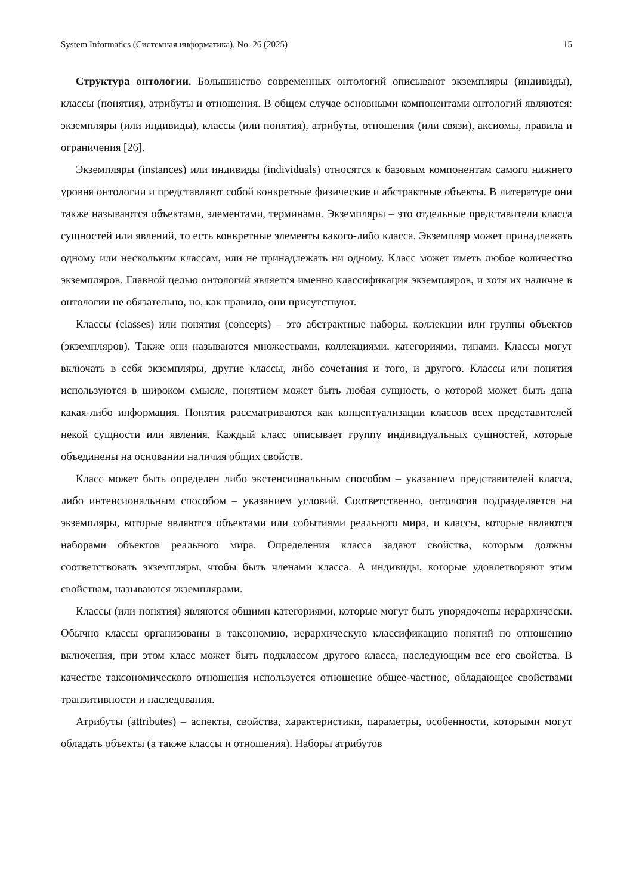System Informatics (Системная информатика), No. 26 (2025) 15
Структура онтологии. Большинство современных онтологий описывают экземпляры (индивиды), классы (понятия), атрибуты и отношения. В общем случае основными компонентами онтологий являются: экземпляры (или индивиды), классы (или понятия), атрибуты, отношения (или связи), аксиомы, правила и ограничения [26].
Экземпляры (instances) или индивиды (individuals) относятся к базовым компонентам самого нижнего уровня онтологии и представляют собой конкретные физические и абстрактные объекты. В литературе они также называются объектами, элементами, терминами. Экземпляры – это отдельные представители класса сущностей или явлений, то есть конкретные элементы какого-либо класса. Экземпляр может принадлежать одному или нескольким классам, или не принадлежать ни одному. Класс может иметь любое количество экземпляров. Главной целью онтологий является именно классификация экземпляров, и хотя их наличие в онтологии не обязательно, но, как правило, они присутствуют.
Классы (classes) или понятия (concepts) – это абстрактные наборы, коллекции или группы объектов (экземпляров). Также они называются множествами, коллекциями, категориями, типами. Классы могут включать в себя экземпляры, другие классы, либо сочетания и того, и другого. Классы или понятия используются в широком смысле, понятием может быть любая сущность, о которой может быть дана какая-либо информация. Понятия рассматриваются как концептуализации классов всех представителей некой сущности или явления. Каждый класс описывает группу индивидуальных сущностей, которые объединены на основании наличия общих свойств.
Класс может быть определен либо экстенсиональным способом – указанием представителей класса, либо интенсиональным способом – указанием условий. Соответственно, онтология подразделяется на экземпляры, которые являются объектами или событиями реального мира, и классы, которые являются наборами объектов реального мира. Определения класса задают свойства, которым должны соответствовать экземпляры, чтобы быть членами класса. А индивиды, которые удовлетворяют этим свойствам, называются экземплярами.
Классы (или понятия) являются общими категориями, которые могут быть упорядочены иерархически. Обычно классы организованы в таксономию, иерархическую классификацию понятий по отношению включения, при этом класс может быть подклассом другого класса, наследующим все его свойства. В качестве таксономического отношения используется отношение общее-частное, обладающее свойствами транзитивности и наследования.
Атрибуты (attributes) – аспекты, свойства, характеристики, параметры, особенности, которыми могут обладать объекты (а также классы и отношения). Наборы атрибутов